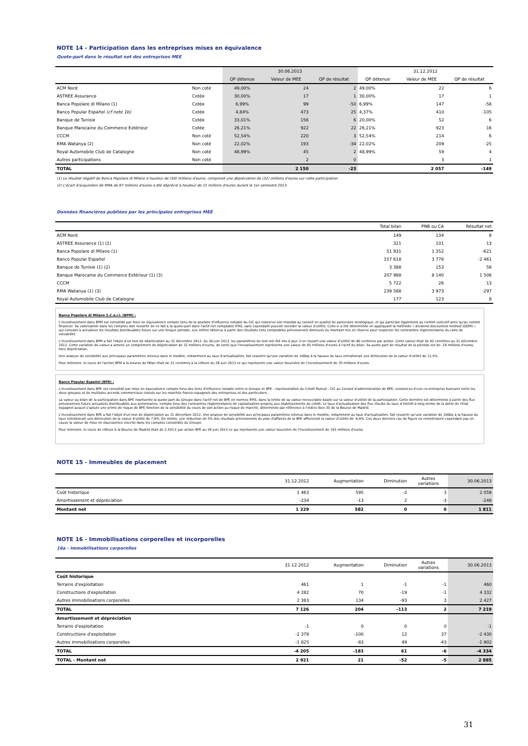NOTE 14 - Participation dans les entreprises mises en équivalence
Quote-part dans le résultat net des entreprises MEE
| | | 30.06.2013 | | | 31.12.2012 | | |
| --- | --- | --- | --- | --- | --- | --- | --- |
| | | QP détenue | Valeur de MEE | QP de résultat | QP détenue | Valeur de MEE | QP de résultat |
| ACM Nord | Non coté | 49,00% | 24 | 2 | 49,00% | 22 | 6 |
| ASTREE Assurance | Cotée | 30,00% | 17 | 1 | 30,00% | 17 | 1 |
| Banca Popolare di Milano (1) | Cotée | 6,99% | 99 | -50 | 6,99% | 147 | -58 |
| Banco Popular Español (cf note 1b) | Cotée | 4,84% | 473 | 25 | 4,37% | 410 | -105 |
| Banque de Tunisie | Cotée | 33,01% | 156 | 6 | 20,00% | 52 | 6 |
| Banque Marocaine du Commerce Extérieur | Cotée | 26,21% | 922 | 22 | 26,21% | 923 | 16 |
| CCCM | Non coté | 52,54% | 220 | 3 | 52,54% | 214 | 6 |
| RMA Watanya (2) | Non coté | 22,02% | 193 | -34 | 22,02% | 209 | -25 |
| Royal Automobile Club de Catalogne | Non coté | 48,99% | 45 | 2 | 48,99% | 59 | 4 |
| Autres participations | Non coté | | 2 | 0 | | 3 | 1 |
| TOTAL | | | 2 150 | -23 | | 2 057 | -149 |
(1) Le résultat négatif de Banca Popolare di Milano à hauteur de (50) millions d'euros, comprend une dépréciation de (32) millions d'euros sur cette participation.
(2) L'écart d'acquisition de RMA de 87 millions d'euros a été déprécié à hauteur de 15 millions d'euros durant le 1er semestre 2013.
Données financières publiées par les principales entreprises MEE
| | Total bilan | PNB ou CA | Résultat net |
| --- | --- | --- | --- |
| ACM Nord | 149 | 134 | 8 |
| ASTREE Assurance (1) (2) | 321 | 101 | 13 |
| Banca Popolare di Milano (1) | 51 931 | 1 352 | -621 |
| Banco Popular Español | 157 618 | 3 778 | -2 461 |
| Banque de Tunisie (1) (2) | 3 388 | 153 | 58 |
| Banque Marocaine du Commerce Extérieur (1) (3) | 207 988 | 8 140 | 1 508 |
| CCCM | 5 722 | 26 | 13 |
| RMA Watanya (1) (3) | 239 588 | 3 973 | -297 |
| Royal Automobile Club de Catalogne | 177 | 123 | 8 |
Banca Popolare di Milano S.C.a.r.l. (BPM) :
L'investissement dans BPM est consolidé par mise en équivalence compte tenu de la position d'influence notable du CIC qui conserve son mandat au conseil en qualité de partenaire stratégique, et qui participe également au comité exécutif ainsi qu'au comité financier. Sa valorisation dans les comptes doit ressortir de ce fait à la quote-part dans l'actif net comptable IFRS, sans cependant pouvoir excéder la valeur d'utilité. Celle-ci a été déterminée en appliquant la méthode « dividend discounted method (DDM) » qui consiste à actualiser les résultats distribuables futurs sur une longue période, eux même obtenus à partir des résultats nets comptables prévisionnels diminués du montant mis en réserve pour respecter les contraintes réglementaires du ratio de solvabilité.
L'investissement dans BPM a fait l'objet d'un test de dépréciation au 31 décembre 2012. Au 30 juin 2013, les paramètres du test ont été mis à jour. Il en ressort une valeur d'utilité de 40 centimes par action. Cette valeur était de 62 centimes au 31 décembre 2012. Cette variation de valeur a amené un complément de dépréciation de 32 millions d'euros, de sorte que l'investissement représente une valeur de 95 millions d'euros à l'actif du bilan. Sa quote-part de résultat de la période est de -18 millions d'euros, hors dépréciation.
Une analyse de sensibilité aux principaux paramètres retenus dans le modèle, notamment au taux d'actualisation, fait ressortir qu'une variation de 100bp à la hausse du taux entraînerait une diminution de la valeur d'utilité de 12,5%.
Pour mémoire, le cours de l'action BPM à la bourse de Milan était de 31 centimes à la clôture du 28 juin 2013 ce qui représente une valeur boursière de l'investissement de 70 millions d'euros.
Banco Popular Español (BPE) :
L'investissement dans BPE est consolidé par mise en équivalence compte tenu des liens d'influence notable entre le Groupe et BPE : représentation du Crédit Mutuel - CIC au Conseil d'administration de BPE, existences d'une co-entreprise bancaire entre les deux groupes et de multiples accords commerciaux croisés sur les marchés franco-espagnols des entreprises et des particuliers.
La valeur au bilan de la participation dans BPE représente la quote-part du Groupe dans l'actif net de BPE en normes IFRS, dans la limite de sa valeur recouvrable basée sur la valeur d'utilité de la participation. Cette dernière est déterminée à partir des flux prévisionnels futurs actualisés distribuables aux actionnaires, compte tenu des contraintes réglementaires de capitalisation propres aux établissements de crédit. Le taux d'actualisation des flux résulte du taux d'intérêt à long terme de la dette de l'Etat espagnol auquel s'ajoute une prime de risque de BPE fonction de la sensibilité du cours de son action au risque de marché, déterminée par référence à l'indice Ibex 35 de la Bourse de Madrid.
L'investissement dans BPE a fait l'objet d'un test de dépréciation au 31 décembre 2012. Une analyse de sensibilité aux principaux paramètres retenus dans le modèle, notamment au taux d'actualisation, fait ressortir qu'une variation de 100bp à la hausse du taux entraînerait une diminution de la valeur d'utilité de 7,8%. De même, une réduction de 5% des résultats prévisionnels du plan d'affaires de la BPE affecterait la valeur d'utilité de -4,8%. Ces deux derniers cas de figure ne remettraient cependant pas en cause la valeur de mise en équivalence inscrite dans les comptes consolidés du Groupe.
Pour mémoire, le cours de clôture à la Bourse de Madrid était de 2,355 € par action BPE au 28 juin 2013 ce qui représente une valeur boursière de l'investissement de 195 millions d'euros.
NOTE 15 - Immeubles de placement
| | 31.12.2012 | Augmentation | Diminution | Autres variations | 30.06.2013 |
| --- | --- | --- | --- | --- | --- |
| Coût historique | 1 463 | 595 | -2 | 3 | 2 059 |
| Amortissement et dépréciation | -234 | -13 | 2 | -3 | -248 |
| Montant net | 1 229 | 582 | 0 | 0 | 1 811 |
NOTE 16 - Immobilisations corporelles et incorporelles
16a - Immobilisations corporelles
| | 31.12.2012 | Augmentation | Diminution | Autres variations | 30.06.2013 |
| --- | --- | --- | --- | --- | --- |
| Coût historique | | | | | |
| Terrains d'exploitation | 461 | 1 | -1 | -1 | 460 |
| Constructions d'exploitation | 4 282 | 70 | -19 | -1 | 4 332 |
| Autres immobilisations corporelles | 2 383 | 134 | -93 | 3 | 2 427 |
| TOTAL | 7 126 | 204 | -113 | 2 | 7 219 |
| Amortissement et dépréciation | | | | | |
| Terrains d'exploitation | -1 | 0 | 0 | 0 | -1 |
| Constructions d'exploitation | -2 379 | -100 | 12 | 37 | -2 430 |
| Autres immobilisations corporelles | -1 825 | -83 | 49 | -43 | -1 902 |
| TOTAL | -4 205 | -183 | 61 | -6 | -4 334 |
| TOTAL - Montant net | 2 921 | 21 | -52 | -5 | 2 885 |
31